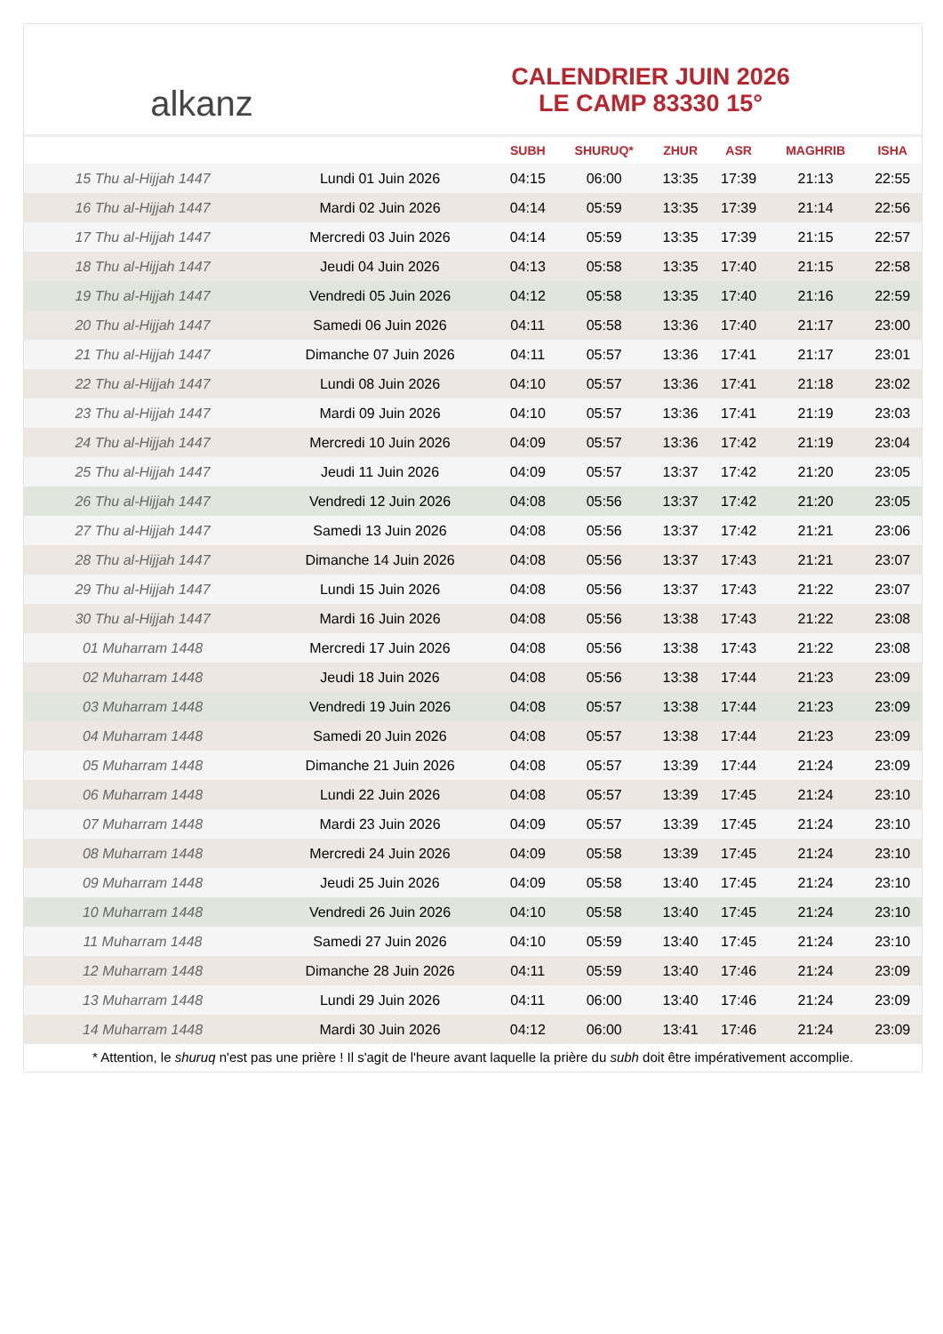alkanz
CALENDRIER JUIN 2026
LE CAMP 83330 15°
| | | SUBH | SHURUQ* | ZHUR | ASR | MAGHRIB | ISHA |
| --- | --- | --- | --- | --- | --- | --- | --- |
| 15 Thu al-Hijjah 1447 | Lundi 01 Juin 2026 | 04:15 | 06:00 | 13:35 | 17:39 | 21:13 | 22:55 |
| 16 Thu al-Hijjah 1447 | Mardi 02 Juin 2026 | 04:14 | 05:59 | 13:35 | 17:39 | 21:14 | 22:56 |
| 17 Thu al-Hijjah 1447 | Mercredi 03 Juin 2026 | 04:14 | 05:59 | 13:35 | 17:39 | 21:15 | 22:57 |
| 18 Thu al-Hijjah 1447 | Jeudi 04 Juin 2026 | 04:13 | 05:58 | 13:35 | 17:40 | 21:15 | 22:58 |
| 19 Thu al-Hijjah 1447 | Vendredi 05 Juin 2026 | 04:12 | 05:58 | 13:35 | 17:40 | 21:16 | 22:59 |
| 20 Thu al-Hijjah 1447 | Samedi 06 Juin 2026 | 04:11 | 05:58 | 13:36 | 17:40 | 21:17 | 23:00 |
| 21 Thu al-Hijjah 1447 | Dimanche 07 Juin 2026 | 04:11 | 05:57 | 13:36 | 17:41 | 21:17 | 23:01 |
| 22 Thu al-Hijjah 1447 | Lundi 08 Juin 2026 | 04:10 | 05:57 | 13:36 | 17:41 | 21:18 | 23:02 |
| 23 Thu al-Hijjah 1447 | Mardi 09 Juin 2026 | 04:10 | 05:57 | 13:36 | 17:41 | 21:19 | 23:03 |
| 24 Thu al-Hijjah 1447 | Mercredi 10 Juin 2026 | 04:09 | 05:57 | 13:36 | 17:42 | 21:19 | 23:04 |
| 25 Thu al-Hijjah 1447 | Jeudi 11 Juin 2026 | 04:09 | 05:57 | 13:37 | 17:42 | 21:20 | 23:05 |
| 26 Thu al-Hijjah 1447 | Vendredi 12 Juin 2026 | 04:08 | 05:56 | 13:37 | 17:42 | 21:20 | 23:05 |
| 27 Thu al-Hijjah 1447 | Samedi 13 Juin 2026 | 04:08 | 05:56 | 13:37 | 17:42 | 21:21 | 23:06 |
| 28 Thu al-Hijjah 1447 | Dimanche 14 Juin 2026 | 04:08 | 05:56 | 13:37 | 17:43 | 21:21 | 23:07 |
| 29 Thu al-Hijjah 1447 | Lundi 15 Juin 2026 | 04:08 | 05:56 | 13:37 | 17:43 | 21:22 | 23:07 |
| 30 Thu al-Hijjah 1447 | Mardi 16 Juin 2026 | 04:08 | 05:56 | 13:38 | 17:43 | 21:22 | 23:08 |
| 01 Muharram 1448 | Mercredi 17 Juin 2026 | 04:08 | 05:56 | 13:38 | 17:43 | 21:22 | 23:08 |
| 02 Muharram 1448 | Jeudi 18 Juin 2026 | 04:08 | 05:56 | 13:38 | 17:44 | 21:23 | 23:09 |
| 03 Muharram 1448 | Vendredi 19 Juin 2026 | 04:08 | 05:57 | 13:38 | 17:44 | 21:23 | 23:09 |
| 04 Muharram 1448 | Samedi 20 Juin 2026 | 04:08 | 05:57 | 13:38 | 17:44 | 21:23 | 23:09 |
| 05 Muharram 1448 | Dimanche 21 Juin 2026 | 04:08 | 05:57 | 13:39 | 17:44 | 21:24 | 23:09 |
| 06 Muharram 1448 | Lundi 22 Juin 2026 | 04:08 | 05:57 | 13:39 | 17:45 | 21:24 | 23:10 |
| 07 Muharram 1448 | Mardi 23 Juin 2026 | 04:09 | 05:57 | 13:39 | 17:45 | 21:24 | 23:10 |
| 08 Muharram 1448 | Mercredi 24 Juin 2026 | 04:09 | 05:58 | 13:39 | 17:45 | 21:24 | 23:10 |
| 09 Muharram 1448 | Jeudi 25 Juin 2026 | 04:09 | 05:58 | 13:40 | 17:45 | 21:24 | 23:10 |
| 10 Muharram 1448 | Vendredi 26 Juin 2026 | 04:10 | 05:58 | 13:40 | 17:45 | 21:24 | 23:10 |
| 11 Muharram 1448 | Samedi 27 Juin 2026 | 04:10 | 05:59 | 13:40 | 17:45 | 21:24 | 23:10 |
| 12 Muharram 1448 | Dimanche 28 Juin 2026 | 04:11 | 05:59 | 13:40 | 17:46 | 21:24 | 23:09 |
| 13 Muharram 1448 | Lundi 29 Juin 2026 | 04:11 | 06:00 | 13:40 | 17:46 | 21:24 | 23:09 |
| 14 Muharram 1448 | Mardi 30 Juin 2026 | 04:12 | 06:00 | 13:41 | 17:46 | 21:24 | 23:09 |
* Attention, le shuruq n'est pas une prière ! Il s'agit de l'heure avant laquelle la prière du subh doit être impérativement accomplie.